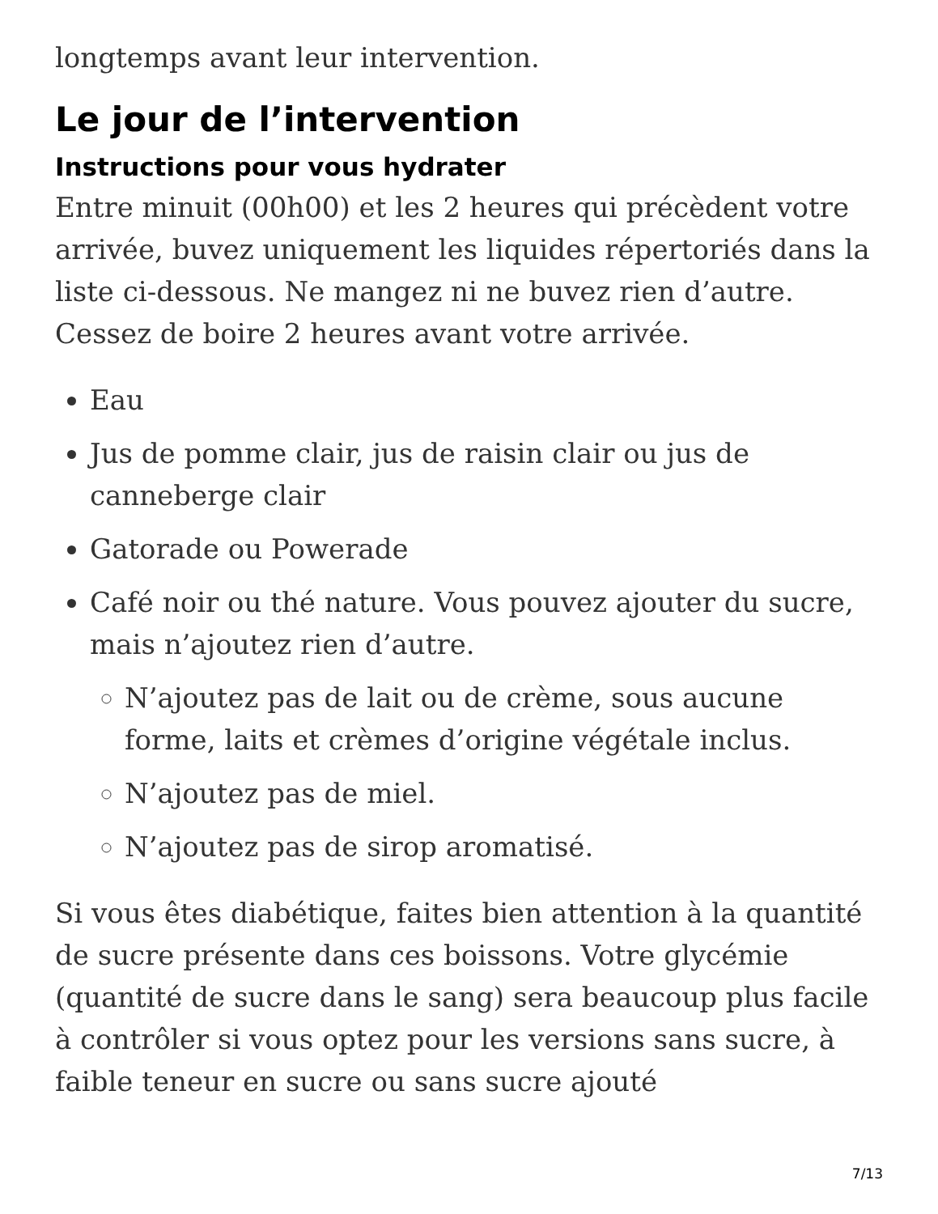longtemps avant leur intervention.
Le jour de l’intervention
Instructions pour vous hydrater
Entre minuit (00h00) et les 2 heures qui précèdent votre arrivée, buvez uniquement les liquides répertoriés dans la liste ci-dessous. Ne mangez ni ne buvez rien d’autre. Cessez de boire 2 heures avant votre arrivée.
Eau
Jus de pomme clair, jus de raisin clair ou jus de canneberge clair
Gatorade ou Powerade
Café noir ou thé nature. Vous pouvez ajouter du sucre, mais n’ajoutez rien d’autre.
N’ajoutez pas de lait ou de crème, sous aucune forme, laits et crèmes d’origine végétale inclus.
N’ajoutez pas de miel.
N’ajoutez pas de sirop aromatisé.
Si vous êtes diabétique, faites bien attention à la quantité de sucre présente dans ces boissons. Votre glycémie (quantité de sucre dans le sang) sera beaucoup plus facile à contrôler si vous optez pour les versions sans sucre, à faible teneur en sucre ou sans sucre ajouté
7/13